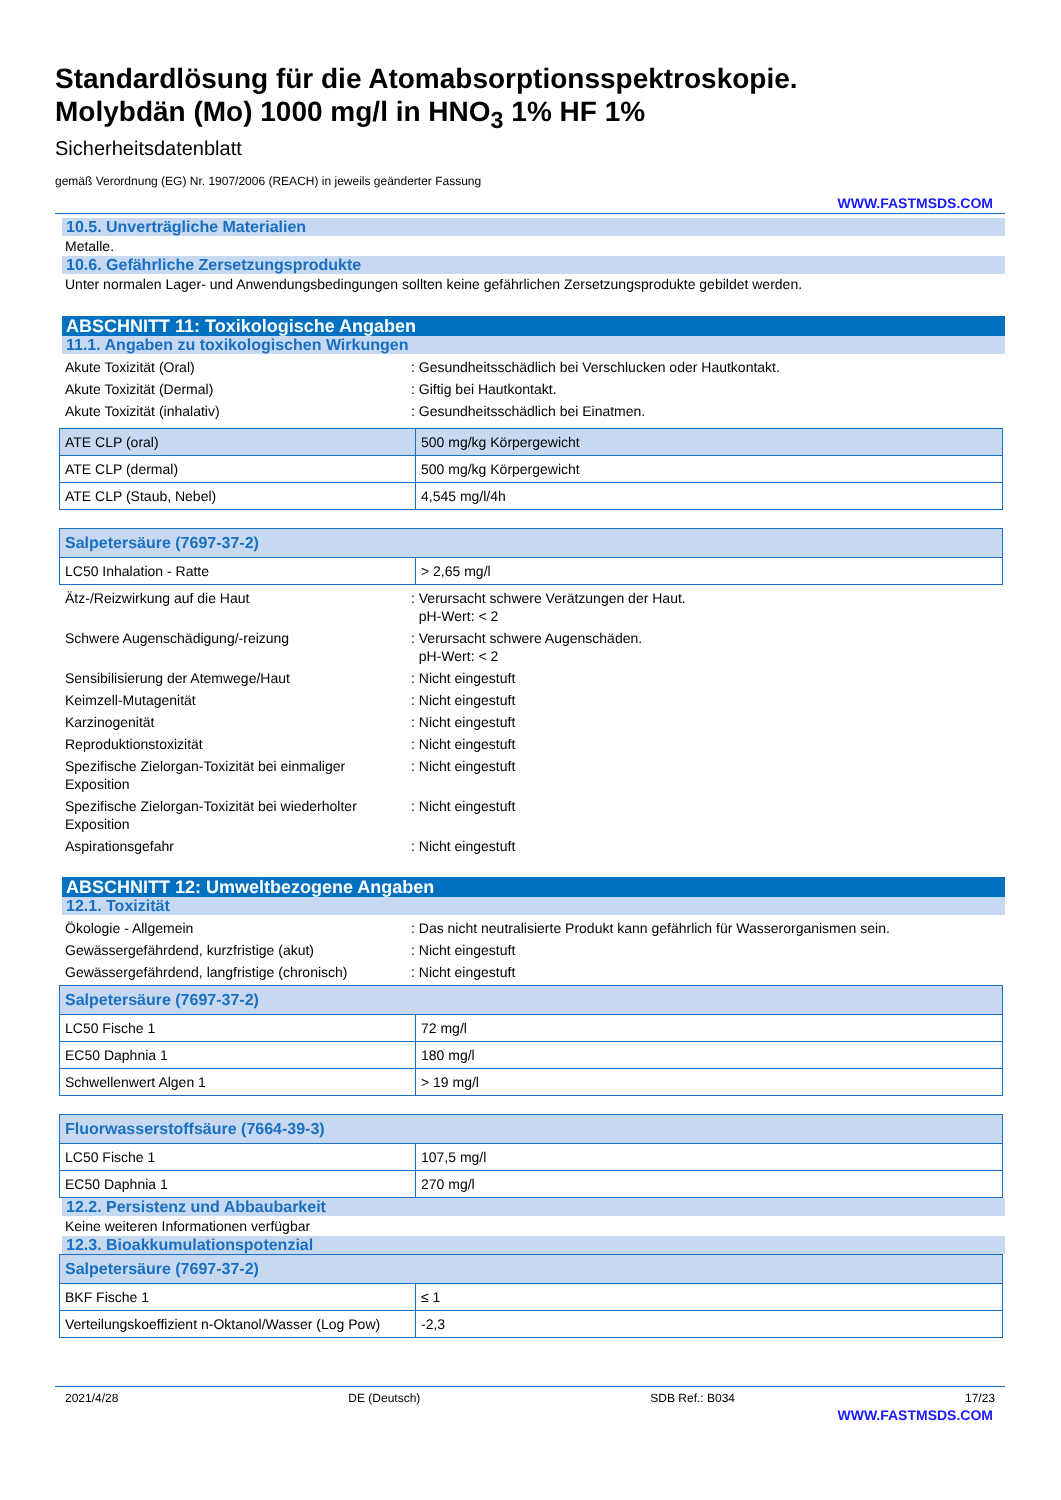Standardlösung für die Atomabsorptionsspektroskopie.
Molybdän (Mo) 1000 mg/l in HNO<sub>3</sub> 1% HF 1%
Sicherheitsdatenblatt
gemäß Verordnung (EG) Nr. 1907/2006 (REACH) in jeweils geänderter Fassung
WWW.FASTMSDS.COM
10.5. Unverträgliche Materialien
Metalle.
10.6. Gefährliche Zersetzungsprodukte
Unter normalen Lager- und Anwendungsbedingungen sollten keine gefährlichen Zersetzungsprodukte gebildet werden.
ABSCHNITT 11: Toxikologische Angaben
11.1. Angaben zu toxikologischen Wirkungen
Akute Toxizität (Oral) : Gesundheitsschädlich bei Verschlucken oder Hautkontakt.
Akute Toxizität (Dermal) : Giftig bei Hautkontakt.
Akute Toxizität (inhalativ) : Gesundheitsschädlich bei Einatmen.
| ATE CLP (oral) | 500 mg/kg Körpergewicht |
| ATE CLP (dermal) | 500 mg/kg Körpergewicht |
| ATE CLP (Staub, Nebel) | 4,545 mg/l/4h |
| Salpetersäure (7697-37-2) | |
| LC50 Inhalation - Ratte | > 2,65 mg/l |
Ätz-/Reizwirkung auf die Haut : Verursacht schwere Verätzungen der Haut.
pH-Wert: < 2
Schwere Augenschädigung/-reizung : Verursacht schwere Augenschäden.
pH-Wert: < 2
Sensibilisierung der Atemwege/Haut : Nicht eingestuft
Keimzell-Mutagenität : Nicht eingestuft
Karzinogenität : Nicht eingestuft
Reproduktionstoxizität : Nicht eingestuft
Spezifische Zielorgan-Toxizität bei einmaliger Exposition
: Nicht eingestuft
Spezifische Zielorgan-Toxizität bei wiederholter Exposition
: Nicht eingestuft
Aspirationsgefahr : Nicht eingestuft
ABSCHNITT 12: Umweltbezogene Angaben
12.1. Toxizität
Ökologie - Allgemein : Das nicht neutralisierte Produkt kann gefährlich für Wasserorganismen sein.
Gewässergefährdend, kurzfristige (akut) : Nicht eingestuft
Gewässergefährdend, langfristige (chronisch)
: Nicht eingestuft
| Salpetersäure (7697-37-2) | |
| LC50 Fische 1 | 72 mg/l |
| EC50 Daphnia 1 | 180 mg/l |
| Schwellenwert Algen 1 | > 19 mg/l |
| Fluorwasserstoffsäure (7664-39-3) | |
| LC50 Fische 1 | 107,5 mg/l |
| EC50 Daphnia 1 | 270 mg/l |
12.2. Persistenz und Abbaubarkeit
Keine weiteren Informationen verfügbar
12.3. Bioakkumulationspotenzial
| Salpetersäure (7697-37-2) | |
| BKF Fische 1 | ≤ 1 |
| Verteilungskoeffizient n-Oktanol/Wasser (Log Pow) | -2,3 |
2021/4/28 DE (Deutsch) SDB Ref.: B034 17/23
WWW.FASTMSDS.COM